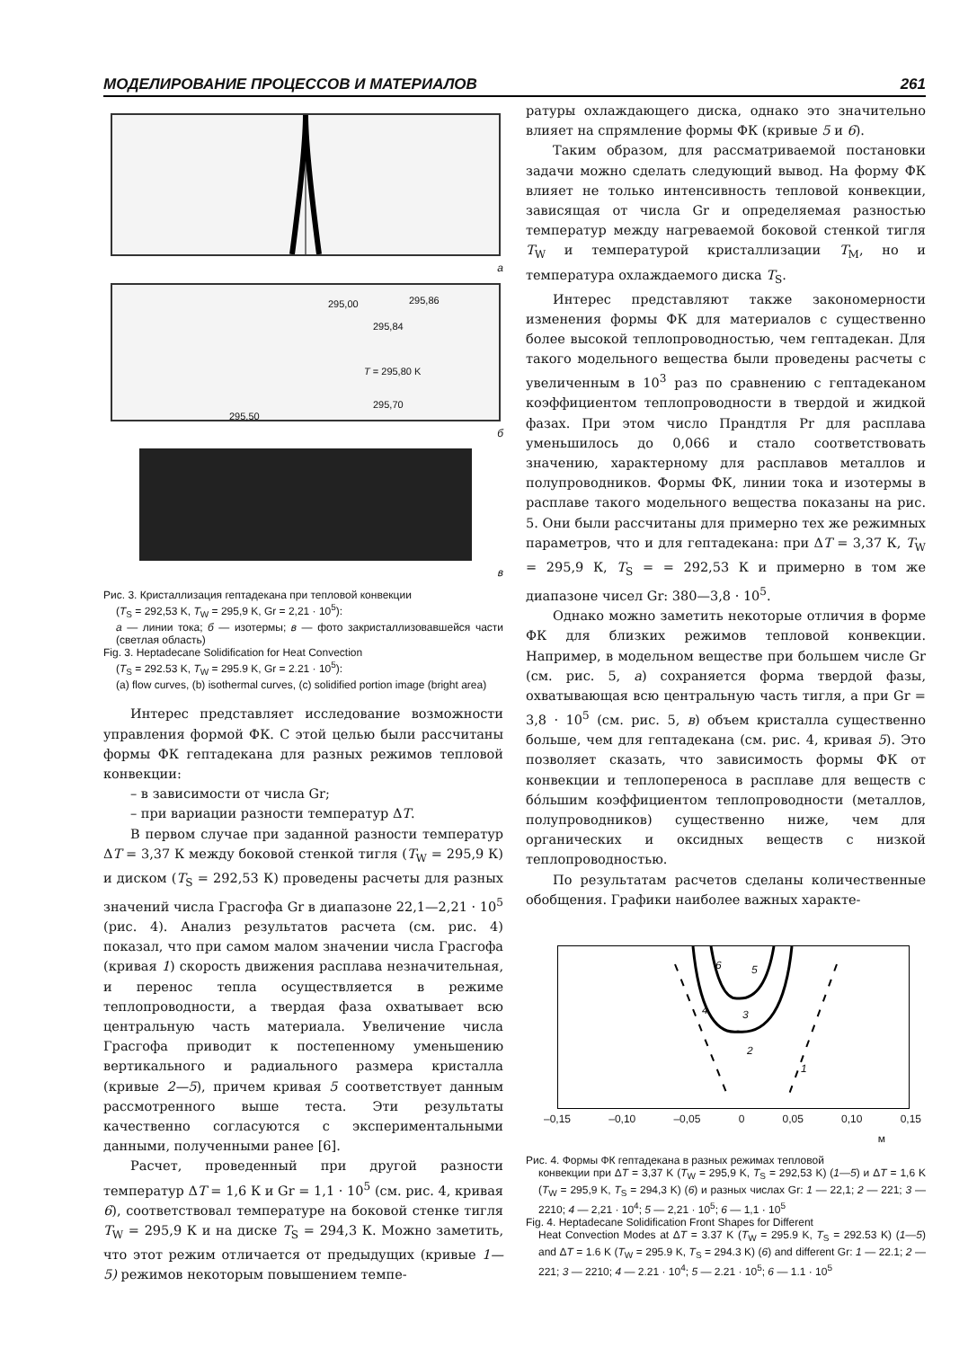МОДЕЛИРОВАНИЕ ПРОЦЕССОВ И МАТЕРИАЛОВ 261
а
295,00 295,86
295,84
T = 295,80 K
295,70
295,50
б
в
Рис. 3. Кристаллизация гептадекана при тепловой конвекции
(T<sub>S</sub> = 292,53 K, T<sub>W</sub> = 295,9 K, Gr = 2,21 · 10<sup>5</sup>):
а — линии тока; б — изотермы; в — фото закристаллизовавшейся части (светлая область)
Fig. 3. Heptadecane Solidification for Heat Convection
(T<sub>S</sub> = 292.53 K, T<sub>W</sub> = 295.9 K, Gr = 2.21 · 10<sup>5</sup>):
(a) flow curves, (b) isothermal curves, (c) solidified portion image (bright area)
Интерес представляет исследование возможности управления формой ФК. С этой целью были рассчитаны формы ФК гептадекана для разных режимов тепловой конвекции:
– в зависимости от числа Gr;
– при вариации разности температур ΔT.
В первом случае при заданной разности температур ΔT = 3,37 К между боковой стенкой тигля (T<sub>W</sub> = 295,9 К) и диском (T<sub>S</sub> = 292,53 К) проведены расчеты для разных значений числа Грасгофа Gr в диапазоне 22,1—2,21 · 10<sup>5</sup> (рис. 4). Анализ результатов расчета (см. рис. 4) показал, что при самом малом значении числа Грасгофа (кривая 1) скорость движения расплава незначительная, и перенос тепла осуществляется в режиме теплопроводности, а твердая фаза охватывает всю центральную часть материала. Увеличение числа Грасгофа приводит к постепенному уменьшению вертикального и радиального размера кристалла (кривые 2—5), причем кривая 5 соответствует данным рассмотренного выше теста. Эти результаты качественно согласуются с экспериментальными данными, полученными ранее [6].
Расчет, проведенный при другой разности температур ΔT = 1,6 К и Gr = 1,1 · 10<sup>5</sup> (см. рис. 4, кривая 6), соответствовал температуре на боковой стенке тигля T<sub>W</sub> = 295,9 К и на диске T<sub>S</sub> = 294,3 К. Можно заметить, что этот режим отличается от предыдущих (кривые 1—5) режимов некоторым повышением темпе-
ратуры охлаждающего диска, однако это значительно влияет на спрямление формы ФК (кривые 5 и 6).
Таким образом, для рассматриваемой постановки задачи можно сделать следующий вывод. На форму ФК влияет не только интенсивность тепловой конвекции, зависящая от числа Gr и определяемая разностью температур между нагреваемой боковой стенкой тигля T<sub>W</sub> и температурой кристаллизации T<sub>M</sub>, но и температура охлаждаемого диска T<sub>S</sub>.
Интерес представляют также закономерности изменения формы ФК для материалов с существенно более высокой теплопроводностью, чем гептадекан. Для такого модельного вещества были проведены расчеты с увеличенным в 10<sup>3</sup> раз по сравнению с гептадеканом коэффициентом теплопроводности в твердой и жидкой фазах. При этом число Прандтля Pr для расплава уменьшилось до 0,066 и стало соответствовать значению, характерному для расплавов металлов и полупроводников. Формы ФК, линии тока и изотермы в расплаве такого модельного вещества показаны на рис. 5. Они были рассчитаны для примерно тех же режимных параметров, что и для гептадекана: при ΔT = 3,37 К, T<sub>W</sub> = 295,9 К, T<sub>S</sub> = = 292,53 К и примерно в том же диапазоне чисел Gr: 380—3,8 · 10<sup>5</sup>.
Однако можно заметить некоторые отличия в форме ФК для близких режимов тепловой конвекции. Например, в модельном веществе при большем числе Gr (см. рис. 5, а) сохраняется форма твердой фазы, охватывающая всю центральную часть тигля, а при Gr = 3,8 · 10<sup>5</sup> (см. рис. 5, в) объем кристалла существенно больше, чем для гептадекана (см. рис. 4, кривая 5). Это позволяет сказать, что зависимость формы ФК от конвекции и теплопереноса в расплаве для веществ с бóльшим коэффициентом теплопроводности (металлов, полупроводников) существенно ниже, чем для органических и оксидных веществ с низкой теплопроводностью.
По результатам расчетов сделаны количественные обобщения. Графики наиболее важных характе-
6 5
4 3
2
1
–0,15 –0,10 –0,05 0 0,05 0,10 0,15
м
Рис. 4. Формы ФК гептадекана в разных режимах тепловой
конвекции при ΔT = 3,37 K (T<sub>W</sub> = 295,9 K, T<sub>S</sub> = 292,53 K) (1—5) и ΔT = 1,6 K (T<sub>W</sub> = 295,9 K, T<sub>S</sub> = 294,3 K) (6) и разных числах Gr: 1 — 22,1; 2 — 221; 3 — 2210; 4 — 2,21 · 10<sup>4</sup>; 5 — 2,21 · 10<sup>5</sup>; 6 — 1,1 · 10<sup>5</sup>
Fig. 4. Heptadecane Solidification Front Shapes for Different
Heat Convection Modes at ΔT = 3.37 K (T<sub>W</sub> = 295.9 K, T<sub>S</sub> = 292.53 K) (1—5) and ΔT = 1.6 K (T<sub>W</sub> = 295.9 K, T<sub>S</sub> = 294.3 K) (6) and different Gr: 1 — 22.1; 2 — 221; 3 — 2210; 4 — 2.21 · 10<sup>4</sup>; 5 — 2.21 · 10<sup>5</sup>; 6 — 1.1 · 10<sup>5</sup>